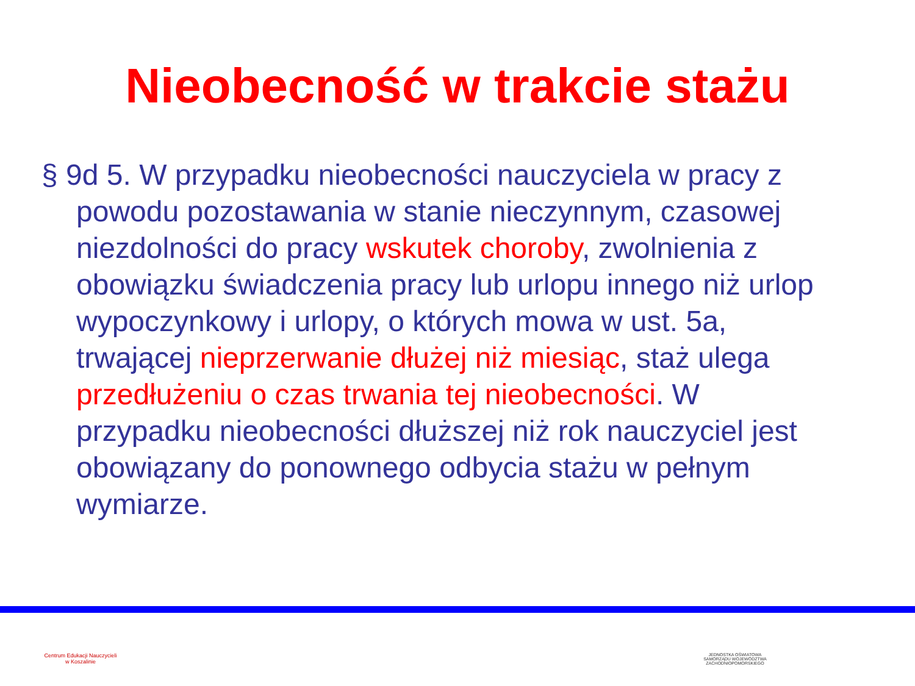Nieobecność w trakcie stażu
§ 9d 5. W przypadku nieobecności nauczyciela w pracy z powodu pozostawania w stanie nieczynnym, czasowej niezdolności do pracy wskutek choroby, zwolnienia z obowiązku świadczenia pracy lub urlopu innego niż urlop wypoczynkowy i urlopy, o których mowa w ust. 5a, trwającej nieprzerwanie dłużej niż miesiąc, staż ulega przedłużeniu o czas trwania tej nieobecności. W przypadku nieobecności dłuższej niż rok nauczyciel jest obowiązany do ponownego odbycia stażu w pełnym wymiarze.
Centrum Edukacji Nauczycieli
w Koszalinie
JEDNOSTKA OŚWIATOWA
SAMORZĄDU WOJEWÓDZTWA
ZACHODNIOPOMORSKIEGO